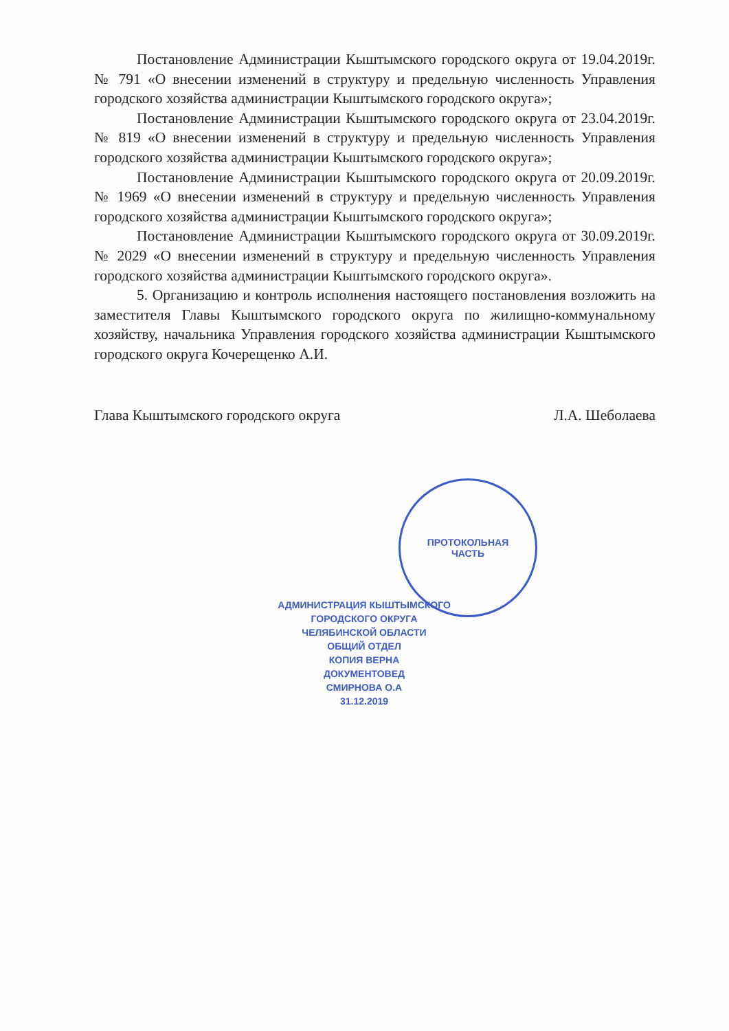Постановление Администрации Кыштымского городского округа от 19.04.2019г. № 791 «О внесении изменений в структуру и предельную численность Управления городского хозяйства администрации Кыштымского городского округа»;
Постановление Администрации Кыштымского городского округа от 23.04.2019г. № 819 «О внесении изменений в структуру и предельную численность Управления городского хозяйства администрации Кыштымского городского округа»;
Постановление Администрации Кыштымского городского округа от 20.09.2019г. № 1969 «О внесении изменений в структуру и предельную численность Управления городского хозяйства администрации Кыштымского городского округа»;
Постановление Администрации Кыштымского городского округа от 30.09.2019г. № 2029 «О внесении изменений в структуру и предельную численность Управления городского хозяйства администрации Кыштымского городского округа».
5. Организацию и контроль исполнения настоящего постановления возложить на заместителя Главы Кыштымского городского округа по жилищно-коммунальному хозяйству, начальника Управления городского хозяйства администрации Кыштымского городского округа Кочерещенко А.И.
Глава Кыштымского городского округа Л.А. Шеболаева
ПРОТОКОЛЬНАЯ
ЧАСТЬ
АДМИНИСТРАЦИЯ КЫШТЫМСКОГО ГОРОДСКОГО ОКРУГА
ЧЕЛЯБИНСКОЙ ОБЛАСТИ
ОБЩИЙ ОТДЕЛ
КОПИЯ ВЕРНА
ДОКУМЕНТОВЕД
СМИРНОВА О.А
31.12.2019